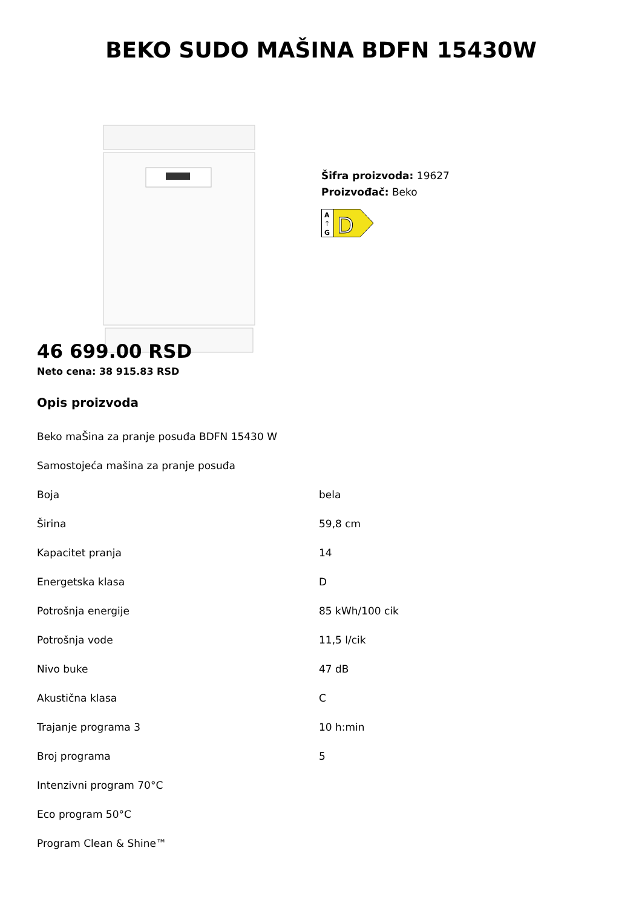BEKO SUDO MAŠINA BDFN 15430W
Šifra proizvoda: 19627
Proizvođač: Beko
A
↑
G
D
46 699.00 RSD
Neto cena: 38 915.83 RSD
Opis proizvoda
| Beko maŠina za pranje posuđa BDFN 15430 W | |
| Samostojeća mašina za pranje posuđa | |
| Boja | bela |
| Širina | 59,8 cm |
| Kapacitet pranja | 14 |
| Energetska klasa | D |
| Potrošnja energije | 85 kWh/100 cik |
| Potrošnja vode | 11,5 l/cik |
| Nivo buke | 47 dB |
| Akustična klasa | C |
| Trajanje programa 3 | 10 h:min |
| Broj programa | 5 |
| Intenzivni program 70°C | |
| Eco program 50°C | |
| Program Clean & Shine™ | |